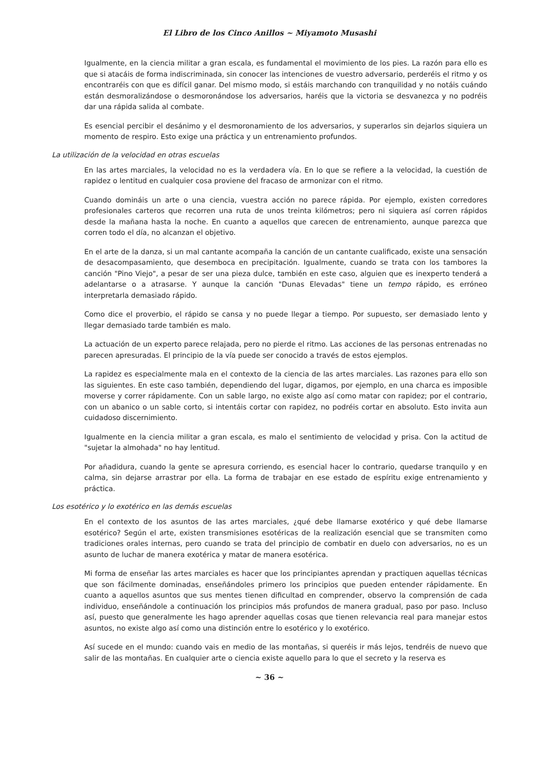El Libro de los Cinco Anillos ~ Miyamoto Musashi
Igualmente, en la ciencia militar a gran escala, es fundamental el movimiento de los pies. La razón para ello es que si atacáis de forma indiscriminada, sin conocer las intenciones de vuestro adversario, perderéis el ritmo y os encontraréis con que es difícil ganar. Del mismo modo, si estáis marchando con tranquilidad y no notáis cuándo están desmoralizándose o desmoronándose los adversarios, haréis que la victoria se desvanezca y no podréis dar una rápida salida al combate.
Es esencial percibir el desánimo y el desmoronamiento de los adversarios, y superarlos sin dejarlos siquiera un momento de respiro. Esto exige una práctica y un entrenamiento profundos.
La utilización de la velocidad en otras escuelas
En las artes marciales, la velocidad no es la verdadera vía. En lo que se refiere a la velocidad, la cuestión de rapidez o lentitud en cualquier cosa proviene del fracaso de armonizar con el ritmo.
Cuando domináis un arte o una ciencia, vuestra acción no parece rápida. Por ejemplo, existen corredores profesionales carteros que recorren una ruta de unos treinta kilómetros; pero ni siquiera así corren rápidos desde la mañana hasta la noche. En cuanto a aquellos que carecen de entrenamiento, aunque parezca que corren todo el día, no alcanzan el objetivo.
En el arte de la danza, si un mal cantante acompaña la canción de un cantante cualificado, existe una sensación de desacompasamiento, que desemboca en precipitación. Igualmente, cuando se trata con los tambores la canción "Pino Viejo", a pesar de ser una pieza dulce, también en este caso, alguien que es inexperto tenderá a adelantarse o a atrasarse. Y aunque la canción "Dunas Elevadas" tiene un tempo rápido, es erróneo interpretarla demasiado rápido.
Como dice el proverbio, el rápido se cansa y no puede llegar a tiempo. Por supuesto, ser demasiado lento y llegar demasiado tarde también es malo.
La actuación de un experto parece relajada, pero no pierde el ritmo. Las acciones de las personas entrenadas no parecen apresuradas. El principio de la vía puede ser conocido a través de estos ejemplos.
La rapidez es especialmente mala en el contexto de la ciencia de las artes marciales. Las razones para ello son las siguientes. En este caso también, dependiendo del lugar, digamos, por ejemplo, en una charca es imposible moverse y correr rápidamente. Con un sable largo, no existe algo así como matar con rapidez; por el contrario, con un abanico o un sable corto, si intentáis cortar con rapidez, no podréis cortar en absoluto. Esto invita aun cuidadoso discernimiento.
Igualmente en la ciencia militar a gran escala, es malo el sentimiento de velocidad y prisa. Con la actitud de "sujetar la almohada" no hay lentitud.
Por añadidura, cuando la gente se apresura corriendo, es esencial hacer lo contrario, quedarse tranquilo y en calma, sin dejarse arrastrar por ella. La forma de trabajar en ese estado de espíritu exige entrenamiento y práctica.
Los esotérico y lo exotérico en las demás escuelas
En el contexto de los asuntos de las artes marciales, ¿qué debe llamarse exotérico y qué debe llamarse esotérico? Según el arte, existen transmisiones esotéricas de la realización esencial que se transmiten como tradiciones orales internas, pero cuando se trata del principio de combatir en duelo con adversarios, no es un asunto de luchar de manera exotérica y matar de manera esotérica.
Mi forma de enseñar las artes marciales es hacer que los principiantes aprendan y practiquen aquellas técnicas que son fácilmente dominadas, enseñándoles primero los principios que pueden entender rápidamente. En cuanto a aquellos asuntos que sus mentes tienen dificultad en comprender, observo la comprensión de cada individuo, enseñándole a continuación los principios más profundos de manera gradual, paso por paso. Incluso así, puesto que generalmente les hago aprender aquellas cosas que tienen relevancia real para manejar estos asuntos, no existe algo así como una distinción entre lo esotérico y lo exotérico.
Así sucede en el mundo: cuando vais en medio de las montañas, si queréis ir más lejos, tendréis de nuevo que salir de las montañas. En cualquier arte o ciencia existe aquello para lo que el secreto y la reserva es
~ 36 ~